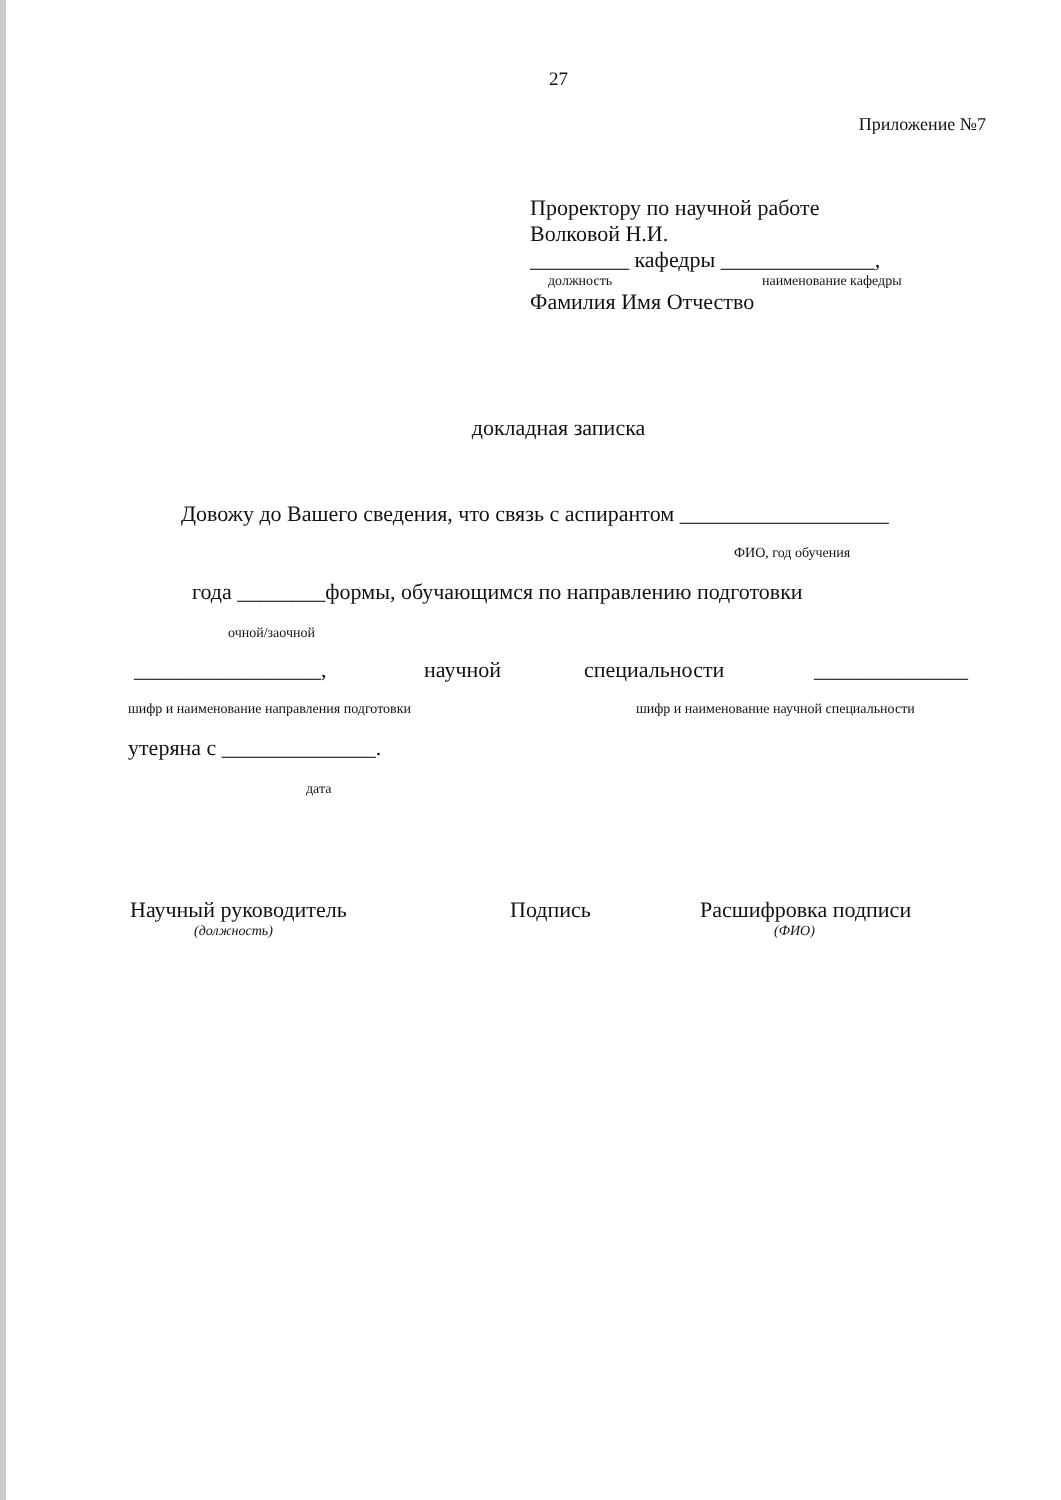27
Приложение №7
Проректору по научной работе
Волковой Н.И.
_________ кафедры ______________,
должность наименование кафедры
Фамилия Имя Отчество
докладная записка
Довожу до Вашего сведения, что связь с аспирантом ___________________
ФИО, год обучения
года ________формы, обучающимся по направлению подготовки
очной/заочной
_________________, научной специальности ______________
шифр и наименование направления подготовки шифр и наименование научной специальности
утеряна с ______________.
дата
Научный руководитель Подпись Расшифровка подписи
(должность) (ФИО)